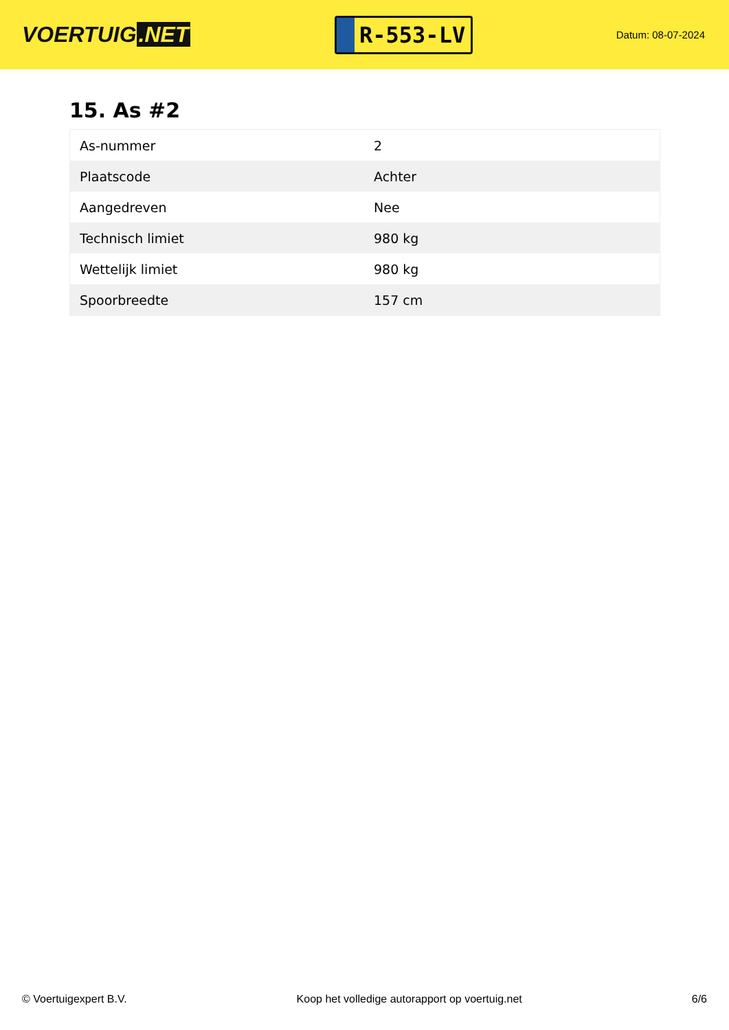VOERTUIG.NET
R-553-LV
Datum: 08-07-2024
15. As #2
| As-nummer | 2 |
| Plaatscode | Achter |
| Aangedreven | Nee |
| Technisch limiet | 980 kg |
| Wettelijk limiet | 980 kg |
| Spoorbreedte | 157 cm |
© Voertuigexpert B.V. Koop het volledige autorapport op voertuig.net 6/6